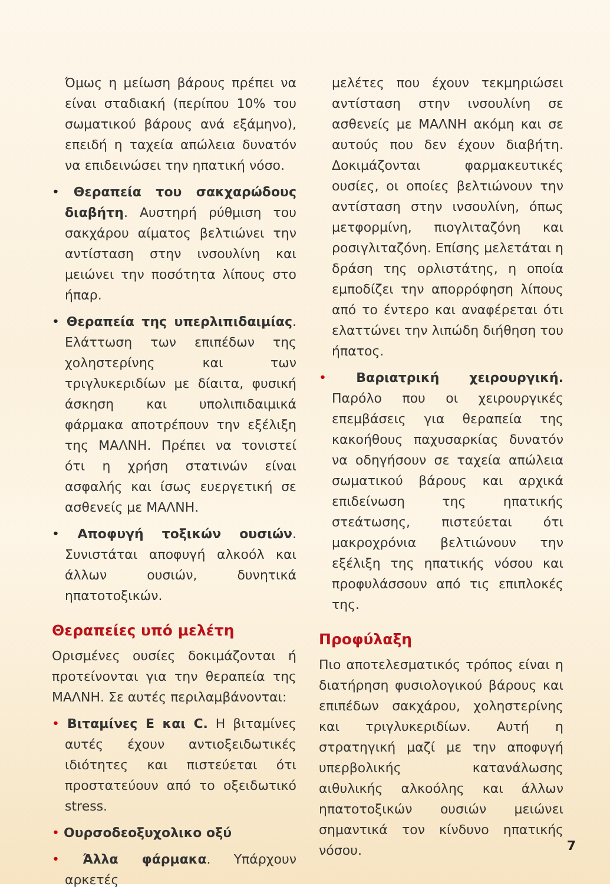Όμως η μείωση βάρους πρέπει να είναι σταδιακή (περίπου 10% του σωματικού βάρους ανά εξάμηνο), επειδή η ταχεία απώλεια δυνατόν να επιδεινώσει την ηπατική νόσο.
• Θεραπεία του σακχαρώδους διαβήτη. Αυστηρή ρύθμιση του σακχάρου αίματος βελτιώνει την αντίσταση στην ινσουλίνη και μειώνει την ποσότητα λίπους στο ήπαρ.
• Θεραπεία της υπερλιπιδαιμίας. Ελάττωση των επιπέδων της χοληστερίνης και των τριγλυκεριδίων με δίαιτα, φυσική άσκηση και υπολιπιδαιμικά φάρμακα αποτρέπουν την εξέλιξη της ΜΑΛΝΗ. Πρέπει να τονιστεί ότι η χρήση στατινών είναι ασφαλής και ίσως ευεργετική σε ασθενείς με ΜΑΛΝΗ.
• Αποφυγή τοξικών ουσιών. Συνιστάται αποφυγή αλκοόλ και άλλων ουσιών, δυνητικά ηπατοτοξικών.
Θεραπείες υπό μελέτη
Ορισμένες ουσίες δοκιμάζονται ή προτείνονται για την θεραπεία της ΜΑΛΝΗ. Σε αυτές περιλαμβάνονται:
• Βιταμίνες Ε και C. Η βιταμίνες αυτές έχουν αντιοξειδωτικές ιδιότητες και πιστεύεται ότι προστατεύουν από το οξειδωτικό stress.
• Ουρσοδεοξυχολικο οξύ
• Άλλα φάρμακα. Υπάρχουν αρκετές
μελέτες που έχουν τεκμηριώσει αντίσταση στην ινσουλίνη σε ασθενείς με ΜΑΛΝΗ ακόμη και σε αυτούς που δεν έχουν διαβήτη. Δοκιμάζονται φαρμακευτικές ουσίες, οι οποίες βελτιώνουν την αντίσταση στην ινσουλίνη, όπως μετφορμίνη, πιογλιταζόνη και ροσιγλιταζόνη. Επίσης μελετάται η δράση της ορλιστάτης, η οποία εμποδίζει την απορρόφηση λίπους από το έντερο και αναφέρεται ότι ελαττώνει την λιπώδη διήθηση του ήπατος.
• Βαριατρική χειρουργική. Παρόλο που οι χειρουργικές επεμβάσεις για θεραπεία της κακοήθους παχυσαρκίας δυνατόν να οδηγήσουν σε ταχεία απώλεια σωματικού βάρους και αρχικά επιδείνωση της ηπατικής στεάτωσης, πιστεύεται ότι μακροχρόνια βελτιώνουν την εξέλιξη της ηπατικής νόσου και προφυλάσσουν από τις επιπλοκές της.
Προφύλαξη
Πιο αποτελεσματικός τρόπος είναι η διατήρηση φυσιολογικού βάρους και επιπέδων σακχάρου, χοληστερίνης και τριγλυκεριδίων. Αυτή η στρατηγική μαζί με την αποφυγή υπερβολικής κατανάλωσης αιθυλικής αλκοόλης και άλλων ηπατοτοξικών ουσιών μειώνει σημαντικά τον κίνδυνο ηπατικής νόσου.
7